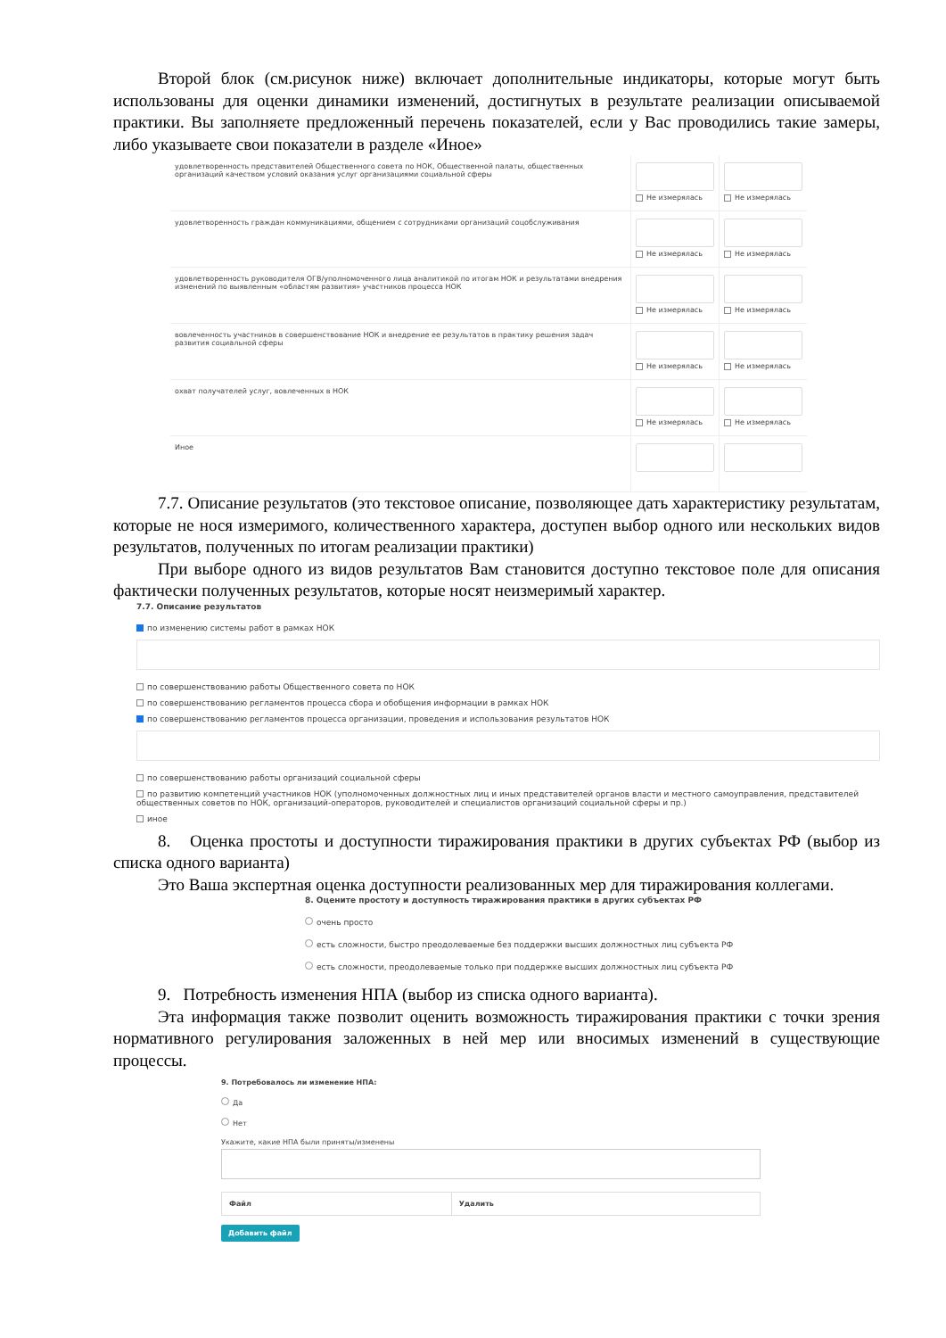Второй блок (см.рисунок ниже) включает дополнительные индикаторы, которые могут быть использованы для оценки динамики изменений, достигнутых в результате реализации описываемой практики. Вы заполняете предложенный перечень показателей, если у Вас проводились такие замеры, либо указываете свои показатели в разделе «Иное»
| удовлетворенность представителей Общественного совета по НОК, Общественной палаты, общественных организаций качеством условий оказания услуг организациями социальной сферы | Не измерялась | Не измерялась |
| удовлетворенность граждан коммуникациями, общением с сотрудниками организаций соцобслуживания | Не измерялась | Не измерялась |
| удовлетворенность руководителя ОГВ/уполномоченного лица аналитикой по итогам НОК и результатами внедрения изменений по выявленным «областям развития» участников процесса НОК | Не измерялась | Не измерялась |
| вовлеченность участников в совершенствование НОК и внедрение ее результатов в практику решения задач развития социальной сферы | Не измерялась | Не измерялась |
| охват получателей услуг, вовлеченных в НОК | Не измерялась | Не измерялась |
| Иное | | |
7.7. Описание результатов (это текстовое описание, позволяющее дать характеристику результатам, которые не нося измеримого, количественного характера, доступен выбор одного или нескольких видов результатов, полученных по итогам реализации практики)
При выборе одного из видов результатов Вам становится доступно текстовое поле для описания фактически полученных результатов, которые носят неизмеримый характер.
7.7. Описание результатов
по изменению системы работ в рамках НОК
по совершенствованию работы Общественного совета по НОК
по совершенствованию регламентов процесса сбора и обобщения информации в рамках НОК
по совершенствованию регламентов процесса организации, проведения и использования результатов НОК
по совершенствованию работы организаций социальной сферы
по развитию компетенций участников НОК (уполномоченных должностных лиц и иных представителей органов власти и местного самоуправления, представителей общественных советов по НОК, организаций-операторов, руководителей и специалистов организаций социальной сферы и пр.)
иное
8. Оценка простоты и доступности тиражирования практики в других субъектах РФ (выбор из списка одного варианта)
Это Ваша экспертная оценка доступности реализованных мер для тиражирования коллегами.
8. Оцените простоту и доступность тиражирования практики в других субъектах РФ
очень просто
есть сложности, быстро преодолеваемые без поддержки высших должностных лиц субъекта РФ
есть сложности, преодолеваемые только при поддержке высших должностных лиц субъекта РФ
9. Потребность изменения НПА (выбор из списка одного варианта).
Эта информация также позволит оценить возможность тиражирования практики с точки зрения нормативного регулирования заложенных в ней мер или вносимых изменений в существующие процессы.
9. Потребовалось ли изменение НПА:
Да
Нет
Укажите, какие НПА были приняты/изменены
| Файл | Удалить |
| --- | --- |
Добавить файл